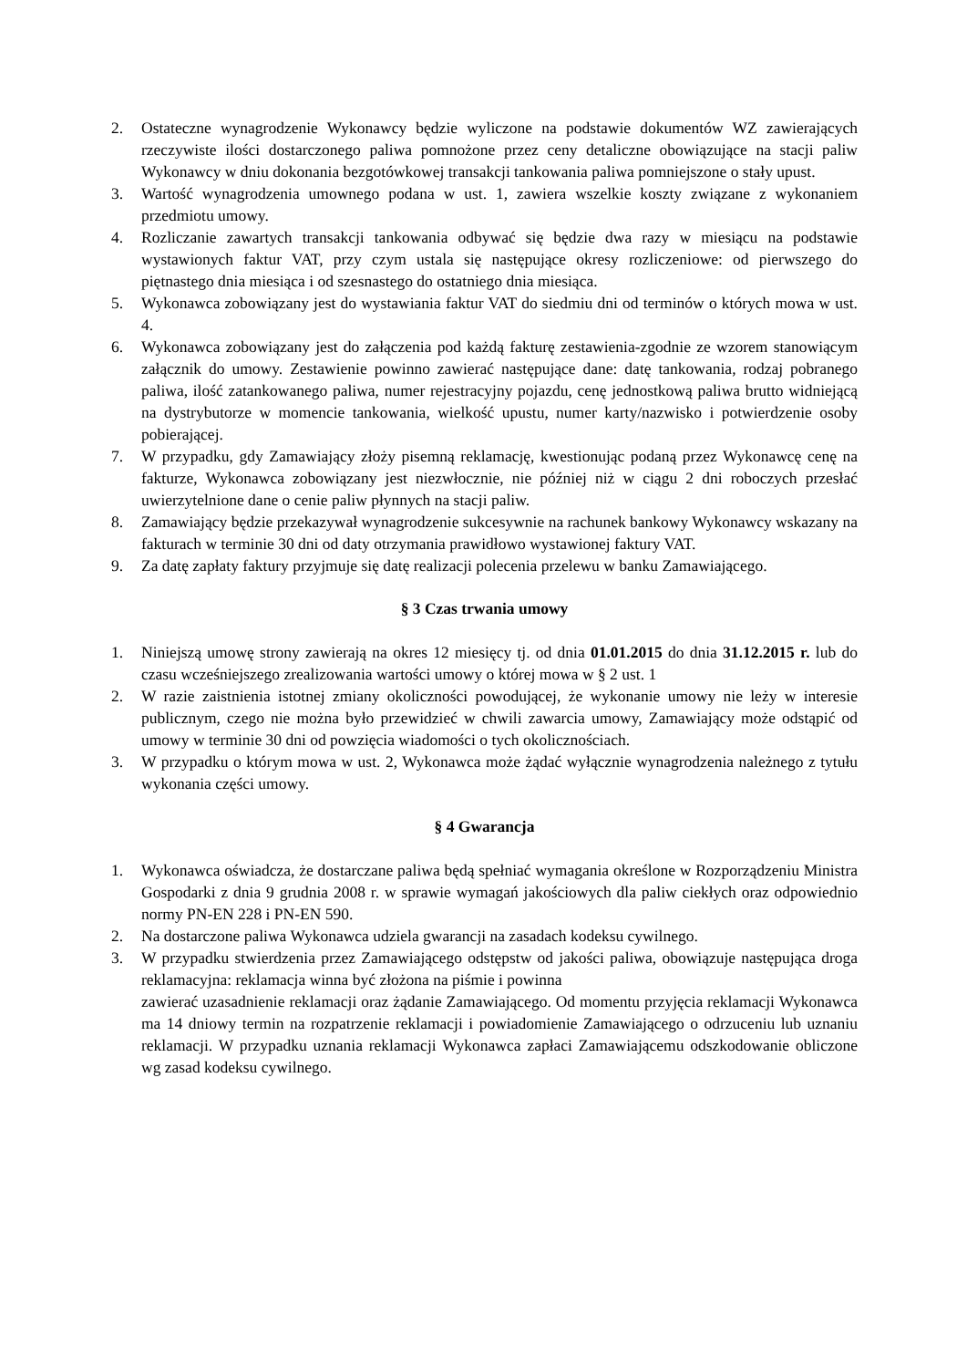2. Ostateczne wynagrodzenie Wykonawcy będzie wyliczone na podstawie dokumentów WZ zawierających rzeczywiste ilości dostarczonego paliwa pomnożone przez ceny detaliczne obowiązujące na stacji paliw Wykonawcy w dniu dokonania bezgotówkowej transakcji tankowania paliwa pomniejszone o stały upust.
3. Wartość wynagrodzenia umownego podana w ust. 1, zawiera wszelkie koszty związane z wykonaniem przedmiotu umowy.
4. Rozliczanie zawartych transakcji tankowania odbywać się będzie dwa razy w miesiącu na podstawie wystawionych faktur VAT, przy czym ustala się następujące okresy rozliczeniowe: od pierwszego do piętnastego dnia miesiąca i od szesnastego do ostatniego dnia miesiąca.
5. Wykonawca zobowiązany jest do wystawiania faktur VAT do siedmiu dni od terminów o których mowa w ust. 4.
6. Wykonawca zobowiązany jest do załączenia pod każdą fakturę zestawienia-zgodnie ze wzorem stanowiącym załącznik do umowy. Zestawienie powinno zawierać następujące dane: datę tankowania, rodzaj pobranego paliwa, ilość zatankowanego paliwa, numer rejestracyjny pojazdu, cenę jednostkową paliwa brutto widniejącą na dystrybutorze w momencie tankowania, wielkość upustu, numer karty/nazwisko i potwierdzenie osoby pobierającej.
7. W przypadku, gdy Zamawiający złoży pisemną reklamację, kwestionując podaną przez Wykonawcę cenę na fakturze, Wykonawca zobowiązany jest niezwłocznie, nie później niż w ciągu 2 dni roboczych przesłać uwierzytelnione dane o cenie paliw płynnych na stacji paliw.
8. Zamawiający będzie przekazywał wynagrodzenie sukcesywnie na rachunek bankowy Wykonawcy wskazany na fakturach w terminie 30 dni od daty otrzymania prawidłowo wystawionej faktury VAT.
9. Za datę zapłaty faktury przyjmuje się datę realizacji polecenia przelewu w banku Zamawiającego.
§ 3 Czas trwania umowy
1. Niniejszą umowę strony zawierają na okres 12 miesięcy tj. od dnia 01.01.2015 do dnia 31.12.2015 r. lub do czasu wcześniejszego zrealizowania wartości umowy o której mowa w § 2 ust. 1
2. W razie zaistnienia istotnej zmiany okoliczności powodującej, że wykonanie umowy nie leży w interesie publicznym, czego nie można było przewidzieć w chwili zawarcia umowy, Zamawiający może odstąpić od umowy w terminie 30 dni od powzięcia wiadomości o tych okolicznościach.
3. W przypadku o którym mowa w ust. 2, Wykonawca może żądać wyłącznie wynagrodzenia należnego z tytułu wykonania części umowy.
§ 4 Gwarancja
1. Wykonawca oświadcza, że dostarczane paliwa będą spełniać wymagania określone w Rozporządzeniu Ministra Gospodarki z dnia 9 grudnia 2008 r. w sprawie wymagań jakościowych dla paliw ciekłych oraz odpowiednio normy PN-EN 228 i PN-EN 590.
2. Na dostarczone paliwa Wykonawca udziela gwarancji na zasadach kodeksu cywilnego.
3. W przypadku stwierdzenia przez Zamawiającego odstępstw od jakości paliwa, obowiązuje następująca droga reklamacyjna: reklamacja winna być złożona na piśmie i powinna
zawierać uzasadnienie reklamacji oraz żądanie Zamawiającego. Od momentu przyjęcia reklamacji Wykonawca ma 14 dniowy termin na rozpatrzenie reklamacji i powiadomienie Zamawiającego o odrzuceniu lub uznaniu reklamacji. W przypadku uznania reklamacji Wykonawca zapłaci Zamawiającemu odszkodowanie obliczone wg zasad kodeksu cywilnego.